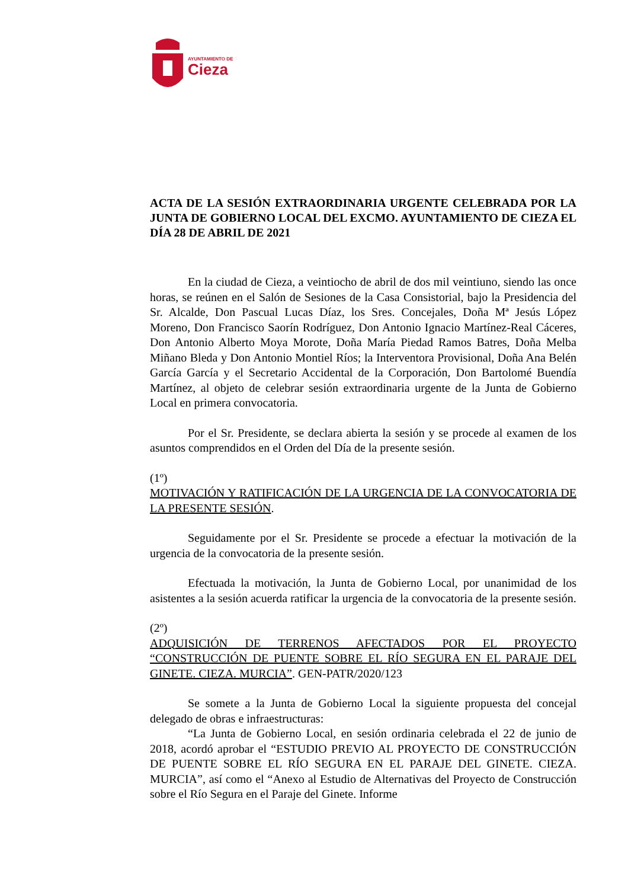AYUNTAMIENTO DE
Cieza
ACTA DE LA SESIÓN EXTRAORDINARIA URGENTE CELEBRADA POR LA JUNTA DE GOBIERNO LOCAL DEL EXCMO. AYUNTAMIENTO DE CIEZA EL DÍA 28 DE ABRIL DE 2021
En la ciudad de Cieza, a veintiocho de abril de dos mil veintiuno, siendo las once horas, se reúnen en el Salón de Sesiones de la Casa Consistorial, bajo la Presidencia del Sr. Alcalde, Don Pascual Lucas Díaz, los Sres. Concejales, Doña Mª Jesús López Moreno, Don Francisco Saorín Rodríguez, Don Antonio Ignacio Martínez-Real Cáceres, Don Antonio Alberto Moya Morote, Doña María Piedad Ramos Batres, Doña Melba Miñano Bleda y Don Antonio Montiel Ríos; la Interventora Provisional, Doña Ana Belén García García y el Secretario Accidental de la Corporación, Don Bartolomé Buendía Martínez, al objeto de celebrar sesión extraordinaria urgente de la Junta de Gobierno Local en primera convocatoria.
Por el Sr. Presidente, se declara abierta la sesión y se procede al examen de los asuntos comprendidos en el Orden del Día de la presente sesión.
(1º)
MOTIVACIÓN Y RATIFICACIÓN DE LA URGENCIA DE LA CONVOCATORIA DE LA PRESENTE SESIÓN.
Seguidamente por el Sr. Presidente se procede a efectuar la motivación de la urgencia de la convocatoria de la presente sesión.
Efectuada la motivación, la Junta de Gobierno Local, por unanimidad de los asistentes a la sesión acuerda ratificar la urgencia de la convocatoria de la presente sesión.
(2º)
ADQUISICIÓN DE TERRENOS AFECTADOS POR EL PROYECTO “CONSTRUCCIÓN DE PUENTE SOBRE EL RÍO SEGURA EN EL PARAJE DEL GINETE. CIEZA. MURCIA”. GEN-PATR/2020/123
Se somete a la Junta de Gobierno Local la siguiente propuesta del concejal delegado de obras e infraestructuras:
“La Junta de Gobierno Local, en sesión ordinaria celebrada el 22 de junio de 2018, acordó aprobar el “ESTUDIO PREVIO AL PROYECTO DE CONSTRUCCIÓN DE PUENTE SOBRE EL RÍO SEGURA EN EL PARAJE DEL GINETE. CIEZA. MURCIA”, así como el “Anexo al Estudio de Alternativas del Proyecto de Construcción sobre el Río Segura en el Paraje del Ginete. Informe